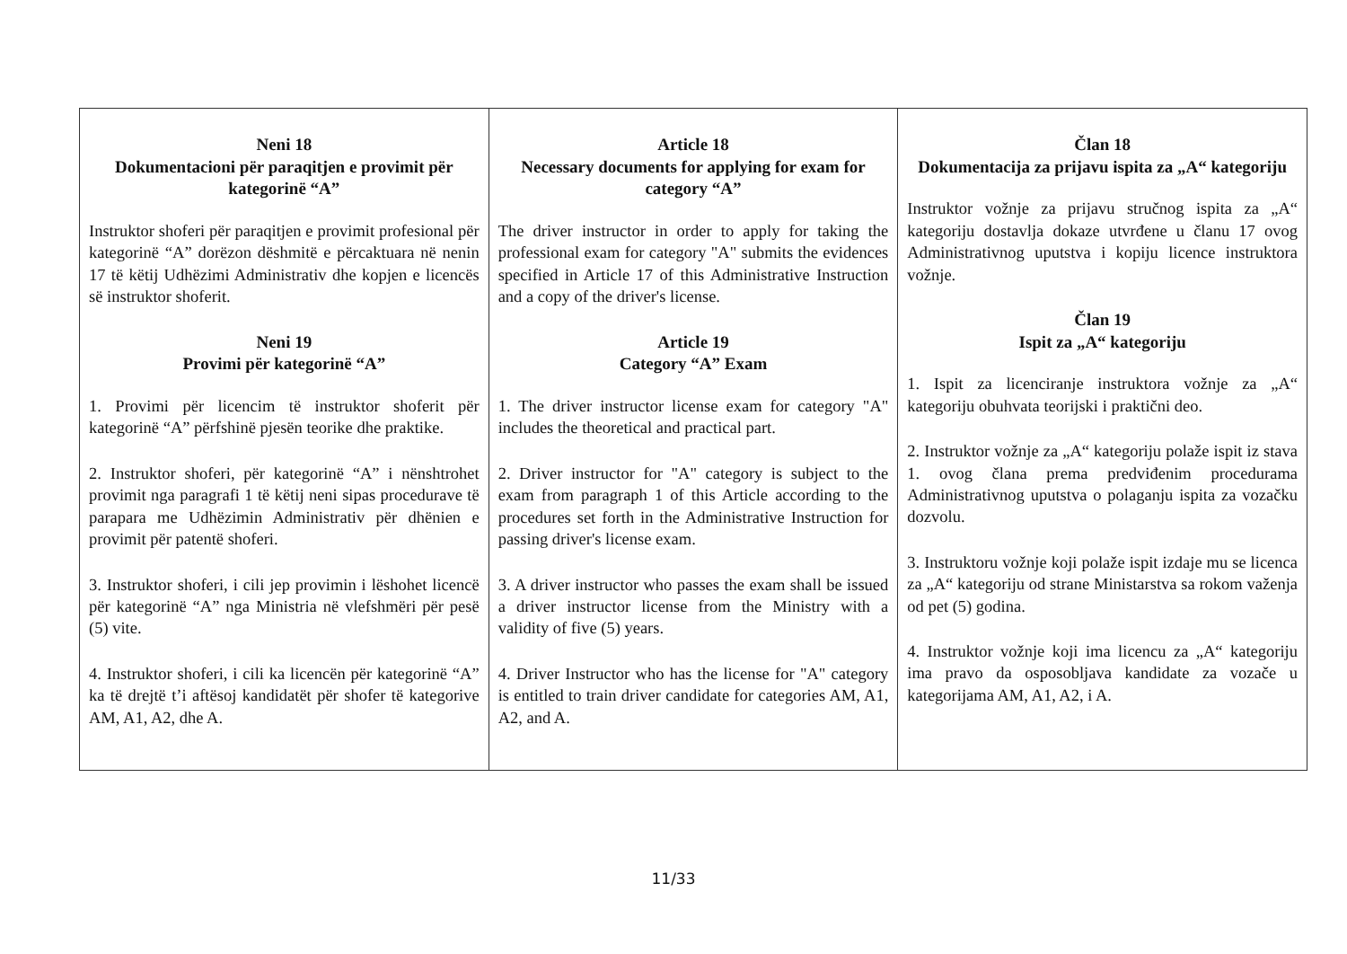| Neni 18 Dokumentacioni për paraqitjen e provimit për kategorinë “A” Instruktor shoferi për paraqitjen e provimit profesional për kategorinë “A” dorëzon dëshmitë e përcaktuara në nenin 17 të këtij Udhëzimi Administrativ dhe kopjen e licencës së instruktor shoferit. Neni 19 Provimi për kategorinë “A” 1. Provimi për licencim të instruktor shoferit për kategorinë “A” përfshinë pjesën teorike dhe praktike. 2. Instruktor shoferi, për kategorinë “A” i nënshtrohet provimit nga paragrafi 1 të këtij neni sipas procedurave të parapara me Udhëzimin Administrativ për dhënien e provimit për patentë shoferi. 3. Instruktor shoferi, i cili jep provimin i lëshohet licencë për kategorinë “A” nga Ministria në vlefshmëri për pesë (5) vite. 4. Instruktor shoferi, i cili ka licencën për kategorinë “A” ka të drejtë t’i aftësoj kandidatët për shofer të kategorive AM, A1, A2, dhe A. | Article 18 Necessary documents for applying for exam for category “A” The driver instructor in order to apply for taking the professional exam for category "A" submits the evidences specified in Article 17 of this Administrative Instruction and a copy of the driver's license. Article 19 Category “A” Exam 1. The driver instructor license exam for category "A" includes the theoretical and practical part. 2. Driver instructor for "A" category is subject to the exam from paragraph 1 of this Article according to the procedures set forth in the Administrative Instruction for passing driver's license exam. 3. A driver instructor who passes the exam shall be issued a driver instructor license from the Ministry with a validity of five (5) years. 4. Driver Instructor who has the license for "A" category is entitled to train driver candidate for categories AM, A1, A2, and A. | Član 18 Dokumentacija za prijavu ispita za „A“ kategoriju Instruktor vožnje za prijavu stručnog ispita za „A“ kategoriju dostavlja dokaze utvrđene u članu 17 ovog Administrativnog uputstva i kopiju licence instruktora vožnje. Član 19 Ispit za „A“ kategoriju 1. Ispit za licenciranje instruktora vožnje za „A“ kategoriju obuhvata teorijski i praktični deo. 2. Instruktor vožnje za „A“ kategoriju polaže ispit iz stava 1. ovog člana prema predviđenim procedurama Administrativnog uputstva o polaganju ispita za vozačku dozvolu. 3. Instruktoru vožnje koji polaže ispit izdaje mu se licenca za „A“ kategoriju od strane Ministarstva sa rokom važenja od pet (5) godina. 4. Instruktor vožnje koji ima licencu za „A“ kategoriju ima pravo da osposobljava kandidate za vozače u kategorijama AM, A1, A2, i A. |
11/33